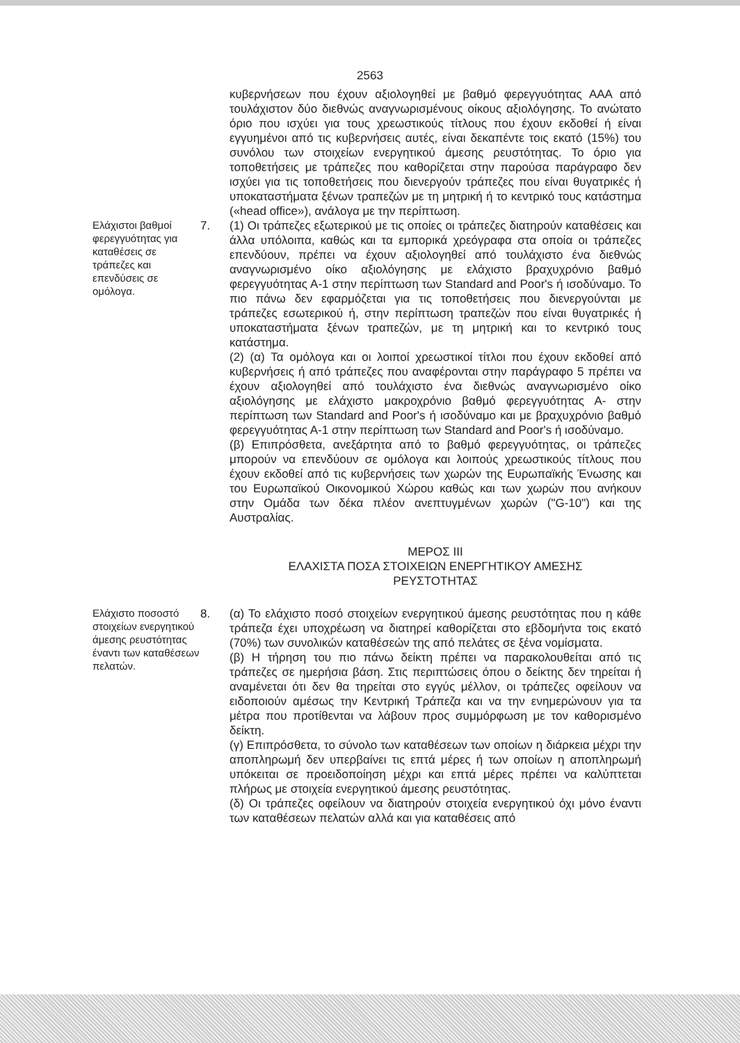2563
κυβερνήσεων που έχουν αξιολογηθεί με βαθμό φερεγγυότητας ΑΑΑ από τουλάχιστον δύο διεθνώς αναγνωρισμένους οίκους αξιολόγησης. Το ανώτατο όριο που ισχύει για τους χρεωστικούς τίτλους που έχουν εκδοθεί ή είναι εγγυημένοι από τις κυβερνήσεις αυτές, είναι δεκαπέντε τοις εκατό (15%) του συνόλου των στοιχείων ενεργητικού άμεσης ρευστότητας. Το όριο για τοποθετήσεις με τράπεζες που καθορίζεται στην παρούσα παράγραφο δεν ισχύει για τις τοποθετήσεις που διενεργούν τράπεζες που είναι θυγατρικές ή υποκαταστήματα ξένων τραπεζών με τη μητρική ή το κεντρικό τους κατάστημα («head office»), ανάλογα με την περίπτωση.
Ελάχιστοι βαθμοί φερεγγυότητας για καταθέσεις σε τράπεζες και επενδύσεις σε ομόλογα.
7. (1) Οι τράπεζες εξωτερικού με τις οποίες οι τράπεζες διατηρούν καταθέσεις και άλλα υπόλοιπα, καθώς και τα εμπορικά χρεόγραφα στα οποία οι τράπεζες επενδύουν, πρέπει να έχουν αξιολογηθεί από τουλάχιστο ένα διεθνώς αναγνωρισμένο οίκο αξιολόγησης με ελάχιστο βραχυχρόνιο βαθμό φερεγγυότητας Α-1 στην περίπτωση των Standard and Poor's ή ισοδύναμο. Το πιο πάνω δεν εφαρμόζεται για τις τοποθετήσεις που διενεργούνται με τράπεζες εσωτερικού ή, στην περίπτωση τραπεζών που είναι θυγατρικές ή υποκαταστήματα ξένων τραπεζών, με τη μητρική και το κεντρικό τους κατάστημα.
(2) (α) Τα ομόλογα και οι λοιποί χρεωστικοί τίτλοι που έχουν εκδοθεί από κυβερνήσεις ή από τράπεζες που αναφέρονται στην παράγραφο 5 πρέπει να έχουν αξιολογηθεί από τουλάχιστο ένα διεθνώς αναγνωρισμένο οίκο αξιολόγησης με ελάχιστο μακροχρόνιο βαθμό φερεγγυότητας Α- στην περίπτωση των Standard and Poor's ή ισοδύναμο και με βραχυχρόνιο βαθμό φερεγγυότητας Α-1 στην περίπτωση των Standard and Poor's ή ισοδύναμο.
(β) Επιπρόσθετα, ανεξάρτητα από το βαθμό φερεγγυότητας, οι τράπεζες μπορούν να επενδύουν σε ομόλογα και λοιπούς χρεωστικούς τίτλους που έχουν εκδοθεί από τις κυβερνήσεις των χωρών της Ευρωπαϊκής Ένωσης και του Ευρωπαϊκού Οικονομικού Χώρου καθώς και των χωρών που ανήκουν στην Ομάδα των δέκα πλέον ανεπτυγμένων χωρών ("G-10") και της Αυστραλίας.
ΜΕΡΟΣ ΙΙΙ
ΕΛΑΧΙΣΤΑ ΠΟΣΑ ΣΤΟΙΧΕΙΩΝ ΕΝΕΡΓΗΤΙΚΟΥ ΑΜΕΣΗΣ
ΡΕΥΣΤΟΤΗΤΑΣ
Ελάχιστο ποσοστό στοιχείων ενεργητικού άμεσης ρευστότητας έναντι των καταθέσεων πελατών.
8. (α) Το ελάχιστο ποσό στοιχείων ενεργητικού άμεσης ρευστότητας που η κάθε τράπεζα έχει υποχρέωση να διατηρεί καθορίζεται στο εβδομήντα τοις εκατό (70%) των συνολικών καταθέσεών της από πελάτες σε ξένα νομίσματα.
(β) Η τήρηση του πιο πάνω δείκτη πρέπει να παρακολουθείται από τις τράπεζες σε ημερήσια βάση. Στις περιπτώσεις όπου ο δείκτης δεν τηρείται ή αναμένεται ότι δεν θα τηρείται στο εγγύς μέλλον, οι τράπεζες οφείλουν να ειδοποιούν αμέσως την Κεντρική Τράπεζα και να την ενημερώνουν για τα μέτρα που προτίθενται να λάβουν προς συμμόρφωση με τον καθορισμένο δείκτη.
(γ) Επιπρόσθετα, το σύνολο των καταθέσεων των οποίων η διάρκεια μέχρι την αποπληρωμή δεν υπερβαίνει τις επτά μέρες ή των οποίων η αποπληρωμή υπόκειται σε προειδοποίηση μέχρι και επτά μέρες πρέπει να καλύπτεται πλήρως με στοιχεία ενεργητικού άμεσης ρευστότητας.
(δ) Οι τράπεζες οφείλουν να διατηρούν στοιχεία ενεργητικού όχι μόνο έναντι των καταθέσεων πελατών αλλά και για καταθέσεις από